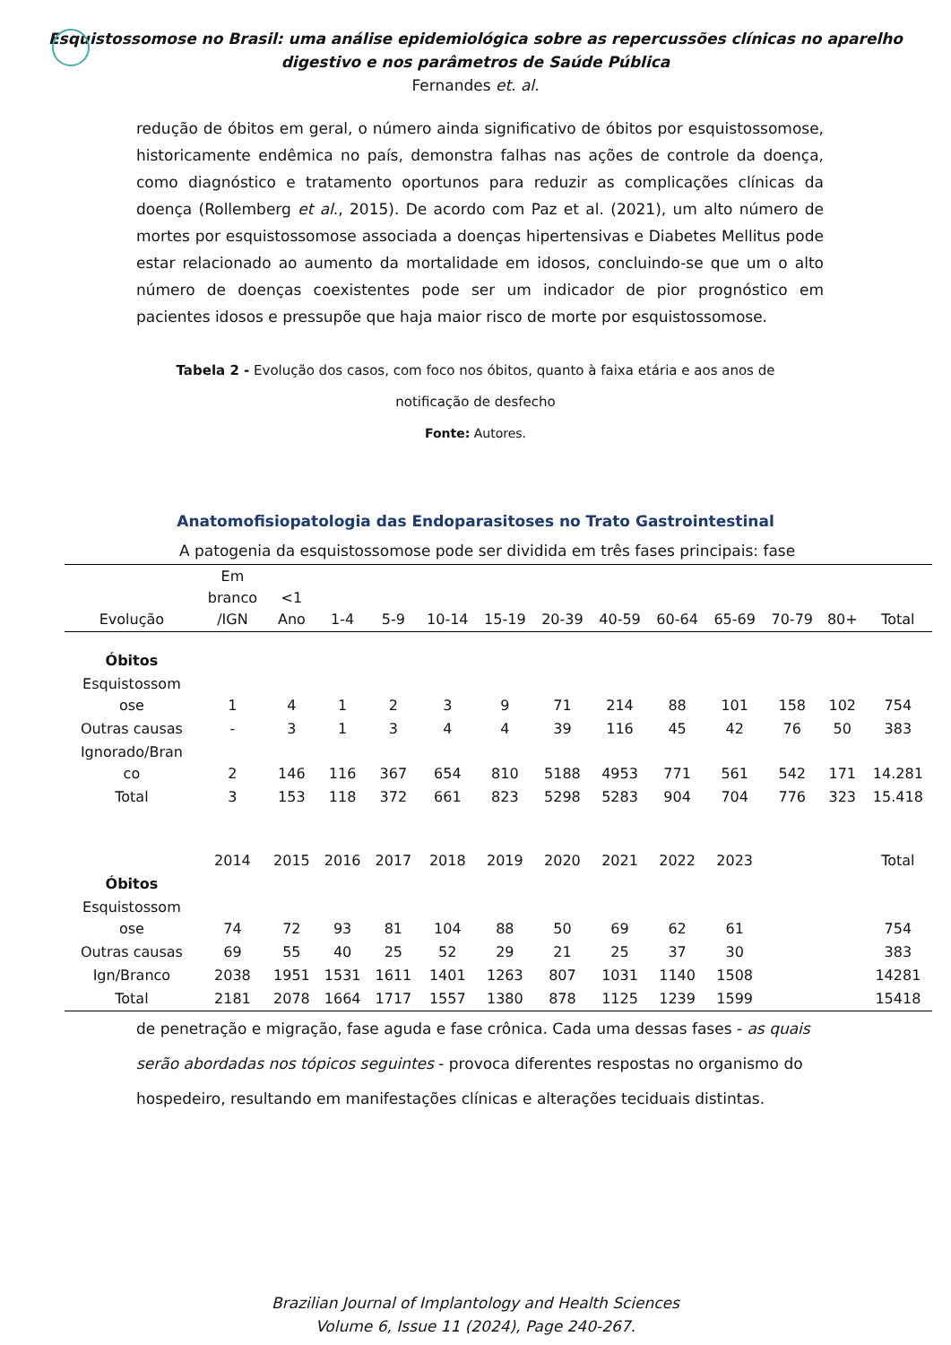Esquistossomose no Brasil: uma análise epidemiológica sobre as repercussões clínicas no aparelho
digestivo e nos parâmetros de Saúde Pública
Fernandes et. al.
redução de óbitos em geral, o número ainda significativo de óbitos por esquistossomose, historicamente endêmica no país, demonstra falhas nas ações de controle da doença, como diagnóstico e tratamento oportunos para reduzir as complicações clínicas da doença (Rollemberg et al., 2015). De acordo com Paz et al. (2021), um alto número de mortes por esquistossomose associada a doenças hipertensivas e Diabetes Mellitus pode estar relacionado ao aumento da mortalidade em idosos, concluindo-se que um o alto número de doenças coexistentes pode ser um indicador de pior prognóstico em pacientes idosos e pressupõe que haja maior risco de morte por esquistossomose.
Tabela 2 - Evolução dos casos, com foco nos óbitos, quanto à faixa etária e aos anos de
notificação de desfecho
Fonte: Autores.
Anatomofisiopatologia das Endoparasitoses no Trato Gastrointestinal
A patogenia da esquistossomose pode ser dividida em três fases principais: fase
| Evolução | Em branco /IGN | <1 Ano | 1-4 | 5-9 | 10-14 | 15-19 | 20-39 | 40-59 | 60-64 | 65-69 | 70-79 | 80+ | Total |
| --- | --- | --- | --- | --- | --- | --- | --- | --- | --- | --- | --- | --- | --- |
| Óbitos | | | | | | | | | | | | | |
| Esquistossom ose | 1 | 4 | 1 | 2 | 3 | 9 | 71 | 214 | 88 | 101 | 158 | 102 | 754 |
| Outras causas | - | 3 | 1 | 3 | 4 | 4 | 39 | 116 | 45 | 42 | 76 | 50 | 383 |
| Ignorado/Bran co | 2 | 146 | 116 | 367 | 654 | 810 | 5188 | 4953 | 771 | 561 | 542 | 171 | 14.281 |
| Total | 3 | 153 | 118 | 372 | 661 | 823 | 5298 | 5283 | 904 | 704 | 776 | 323 | 15.418 |
| | 2014 | 2015 | 2016 | 2017 | 2018 | 2019 | 2020 | 2021 | 2022 | 2023 | | | Total |
| Óbitos | | | | | | | | | | | | | |
| Esquistossom ose | 74 | 72 | 93 | 81 | 104 | 88 | 50 | 69 | 62 | 61 | | | 754 |
| Outras causas | 69 | 55 | 40 | 25 | 52 | 29 | 21 | 25 | 37 | 30 | | | 383 |
| Ign/Branco | 2038 | 1951 | 1531 | 1611 | 1401 | 1263 | 807 | 1031 | 1140 | 1508 | | | 14281 |
| Total | 2181 | 2078 | 1664 | 1717 | 1557 | 1380 | 878 | 1125 | 1239 | 1599 | | | 15418 |
de penetração e migração, fase aguda e fase crônica. Cada uma dessas fases - as quais serão abordadas nos tópicos seguintes - provoca diferentes respostas no organismo do hospedeiro, resultando em manifestações clínicas e alterações teciduais distintas.
Brazilian Journal of Implantology and Health Sciences
Volume 6, Issue 11 (2024), Page 240-267.